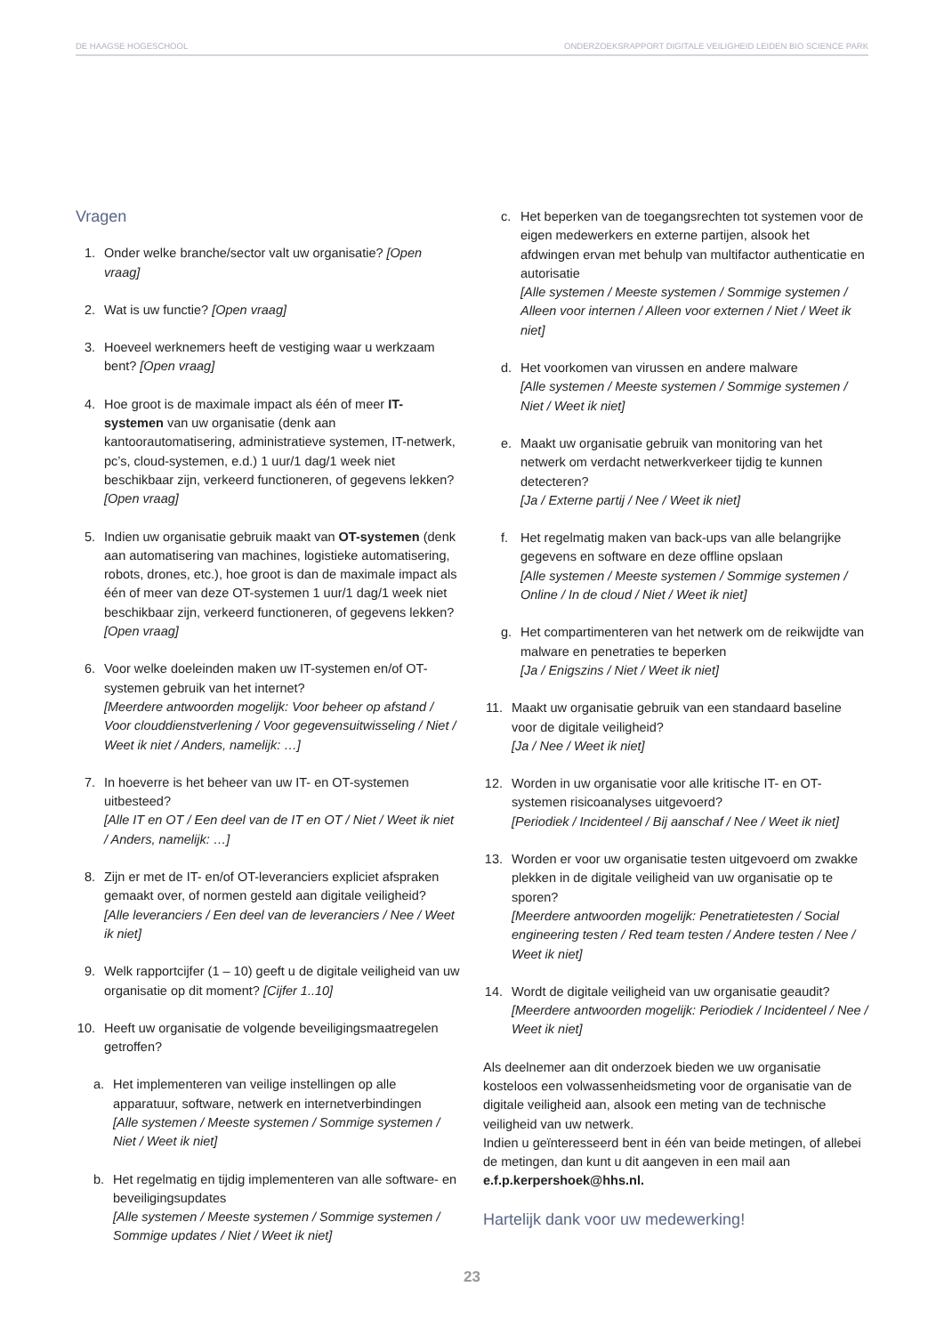DE HAAGSE HOGESCHOOL ONDERZOEKSRAPPORT DIGITALE VEILIGHEID LEIDEN BIO SCIENCE PARK
Vragen
1. Onder welke branche/sector valt uw organisatie? [Open vraag]
2. Wat is uw functie? [Open vraag]
3. Hoeveel werknemers heeft de vestiging waar u werkzaam bent? [Open vraag]
4. Hoe groot is de maximale impact als één of meer IT-systemen van uw organisatie (denk aan kantoorautomatisering, administratieve systemen, IT-netwerk, pc’s, cloud-systemen, e.d.) 1 uur/1 dag/1 week niet beschikbaar zijn, verkeerd functioneren, of gegevens lekken? [Open vraag]
5. Indien uw organisatie gebruik maakt van OT-systemen (denk aan automatisering van machines, logistieke automatisering, robots, drones, etc.), hoe groot is dan de maximale impact als één of meer van deze OT-systemen 1 uur/1 dag/1 week niet beschikbaar zijn, verkeerd functioneren, of gegevens lekken? [Open vraag]
6. Voor welke doeleinden maken uw IT-systemen en/of OT-systemen gebruik van het internet?
[Meerdere antwoorden mogelijk: Voor beheer op afstand / Voor clouddienstverlening / Voor gegevensuitwisseling / Niet / Weet ik niet / Anders, namelijk: …]
7. In hoeverre is het beheer van uw IT- en OT-systemen uitbesteed?
[Alle IT en OT / Een deel van de IT en OT / Niet / Weet ik niet / Anders, namelijk: …]
8. Zijn er met de IT- en/of OT-leveranciers expliciet afspraken gemaakt over, of normen gesteld aan digitale veiligheid?
[Alle leveranciers / Een deel van de leveranciers / Nee / Weet ik niet]
9. Welk rapportcijfer (1 – 10) geeft u de digitale veiligheid van uw organisatie op dit moment? [Cijfer 1..10]
10. Heeft uw organisatie de volgende beveiligingsmaatregelen getroffen?
a. Het implementeren van veilige instellingen op alle apparatuur, software, netwerk en internetverbindingen
[Alle systemen / Meeste systemen / Sommige systemen / Niet / Weet ik niet]
b. Het regelmatig en tijdig implementeren van alle software- en beveiligingsupdates
[Alle systemen / Meeste systemen / Sommige systemen / Sommige updates / Niet / Weet ik niet]
c. Het beperken van de toegangsrechten tot systemen voor de eigen medewerkers en externe partijen, alsook het afdwingen ervan met behulp van multifactor authenticatie en autorisatie
[Alle systemen / Meeste systemen / Sommige systemen / Alleen voor internen / Alleen voor externen / Niet / Weet ik niet]
d. Het voorkomen van virussen en andere malware
[Alle systemen / Meeste systemen / Sommige systemen / Niet / Weet ik niet]
e. Maakt uw organisatie gebruik van monitoring van het netwerk om verdacht netwerkverkeer tijdig te kunnen detecteren?
[Ja / Externe partij / Nee / Weet ik niet]
f. Het regelmatig maken van back-ups van alle belangrijke gegevens en software en deze offline opslaan
[Alle systemen / Meeste systemen / Sommige systemen / Online / In de cloud / Niet / Weet ik niet]
g. Het compartimenteren van het netwerk om de reikwijdte van malware en penetraties te beperken
[Ja / Enigszins / Niet / Weet ik niet]
11. Maakt uw organisatie gebruik van een standaard baseline voor de digitale veiligheid?
[Ja / Nee / Weet ik niet]
12. Worden in uw organisatie voor alle kritische IT- en OT-systemen risicoanalyses uitgevoerd?
[Periodiek / Incidenteel / Bij aanschaf / Nee / Weet ik niet]
13. Worden er voor uw organisatie testen uitgevoerd om zwakke plekken in de digitale veiligheid van uw organisatie op te sporen?
[Meerdere antwoorden mogelijk: Penetratietesten / Social engineering testen / Red team testen / Andere testen / Nee / Weet ik niet]
14. Wordt de digitale veiligheid van uw organisatie geaudit?
[Meerdere antwoorden mogelijk: Periodiek / Incidenteel / Nee / Weet ik niet]
Als deelnemer aan dit onderzoek bieden we uw organisatie kosteloos een volwassenheidsmeting voor de organisatie van de digitale veiligheid aan, alsook een meting van de technische veiligheid van uw netwerk.
Indien u geïnteresseerd bent in één van beide metingen, of allebei de metingen, dan kunt u dit aangeven in een mail aan e.f.p.kerpershoek@hhs.nl.
Hartelijk dank voor uw medewerking!
23